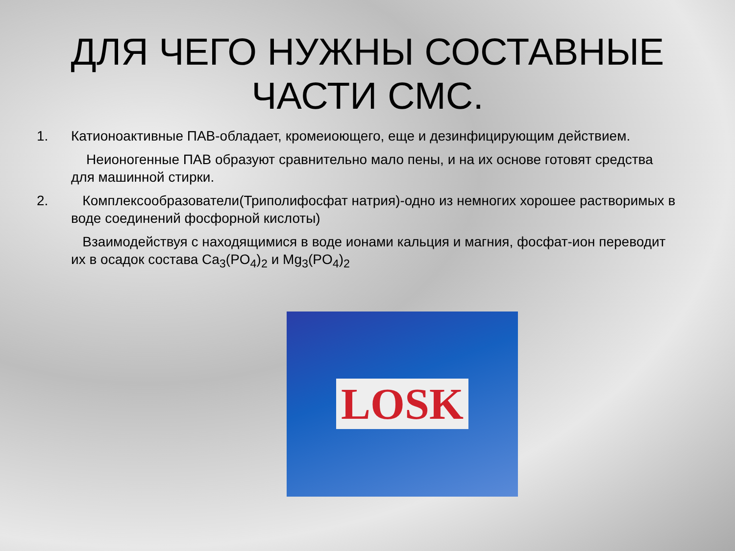ДЛЯ ЧЕГО НУЖНЫ СОСТАВНЫЕ ЧАСТИ СМС.
1. Катионоактивные ПАВ-обладает, кромеиоющего, еще и дезинфицирующим действием.
Неионогенные ПАВ образуют сравнительно мало пены, и на их основе готовят средства для машинной стирки.
2. Комплексообразователи(Триполифосфат натрия)-одно из немногих хорошее растворимых в воде соединений фосфорной кислоты)
Взаимодействуя с находящимися в воде ионами кальция и магния, фосфат-ион переводит их в осадок состава Ca<sub>3</sub>(PO<sub>4</sub>)<sub>2</sub> и Mg<sub>3</sub>(PO<sub>4</sub>)<sub>2</sub>
LOSK